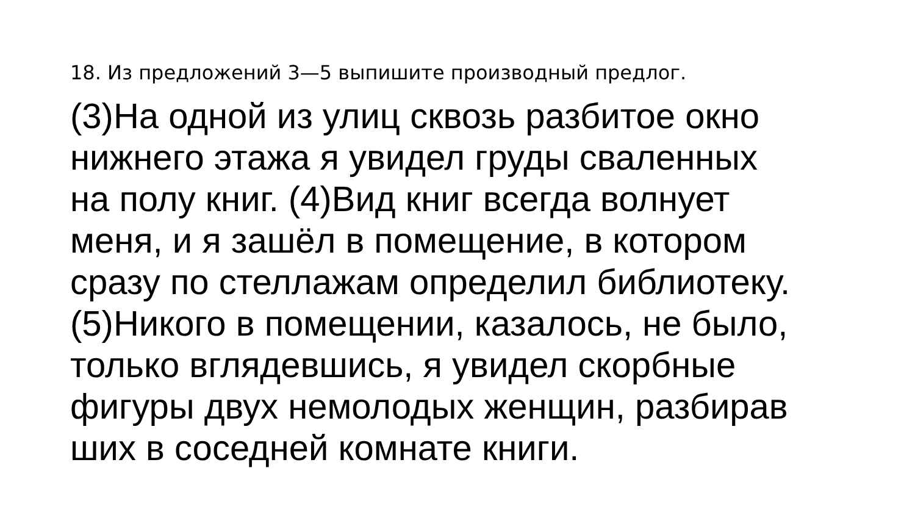18. Из предложений 3—5 выпишите производный предлог.
(3)На одной из улиц сквозь разбитое окно
нижнего этажа я увидел груды сваленных
на полу книг. (4)Вид книг всегда волнует
меня, и я зашёл в помещение, в котором
сразу по стеллажам определил библиотеку.
(5)Никого в помещении, казалось, не было,
только вглядевшись, я увидел скорбные
фигуры двух немолодых женщин, разбирав
ших в соседней комнате книги.